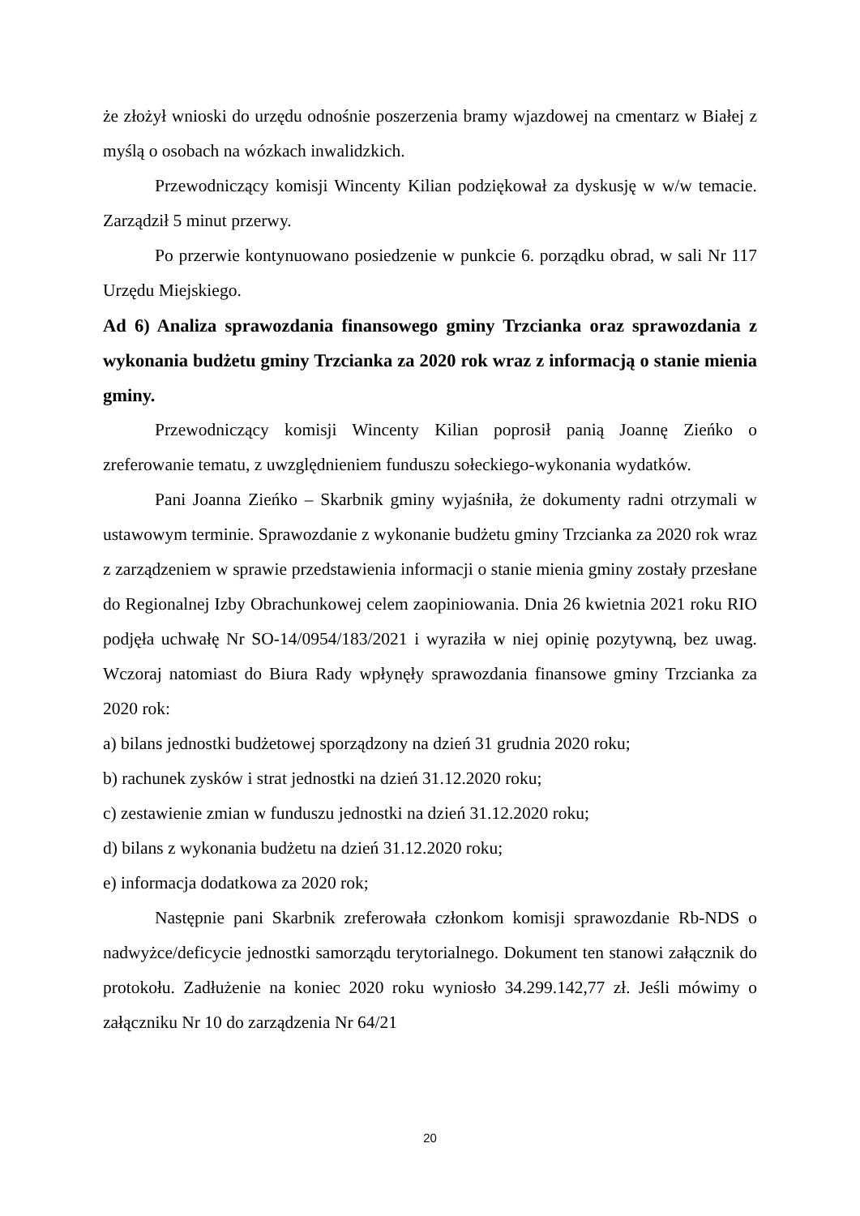że złożył wnioski do urzędu odnośnie poszerzenia bramy wjazdowej na cmentarz w Białej z myślą o osobach na wózkach inwalidzkich.
Przewodniczący komisji Wincenty Kilian podziękował za dyskusję w w/w temacie. Zarządził 5 minut przerwy.
Po przerwie kontynuowano posiedzenie w punkcie 6. porządku obrad, w sali Nr 117 Urzędu Miejskiego.
Ad 6) Analiza sprawozdania finansowego gminy Trzcianka oraz sprawozdania z wykonania budżetu gminy Trzcianka za 2020 rok wraz z informacją o stanie mienia gminy.
Przewodniczący komisji Wincenty Kilian poprosił panią Joannę Zieńko o zreferowanie tematu, z uwzględnieniem funduszu sołeckiego-wykonania wydatków.
Pani Joanna Zieńko – Skarbnik gminy wyjaśniła, że dokumenty radni otrzymali w ustawowym terminie. Sprawozdanie z wykonanie budżetu gminy Trzcianka za 2020 rok wraz z zarządzeniem w sprawie przedstawienia informacji o stanie mienia gminy zostały przesłane do Regionalnej Izby Obrachunkowej celem zaopiniowania. Dnia 26 kwietnia 2021 roku RIO podjęła uchwałę Nr SO-14/0954/183/2021 i wyraziła w niej opinię pozytywną, bez uwag. Wczoraj natomiast do Biura Rady wpłynęły sprawozdania finansowe gminy Trzcianka za 2020 rok:
a) bilans jednostki budżetowej sporządzony na dzień 31 grudnia 2020 roku;
b) rachunek zysków i strat jednostki na dzień 31.12.2020 roku;
c) zestawienie zmian w funduszu jednostki na dzień 31.12.2020 roku;
d) bilans z wykonania budżetu na dzień 31.12.2020 roku;
e) informacja dodatkowa za 2020 rok;
Następnie pani Skarbnik zreferowała członkom komisji sprawozdanie Rb-NDS o nadwyżce/deficycie jednostki samorządu terytorialnego. Dokument ten stanowi załącznik do protokołu. Zadłużenie na koniec 2020 roku wyniosło 34.299.142,77 zł. Jeśli mówimy o załączniku Nr 10 do zarządzenia Nr 64/21
20